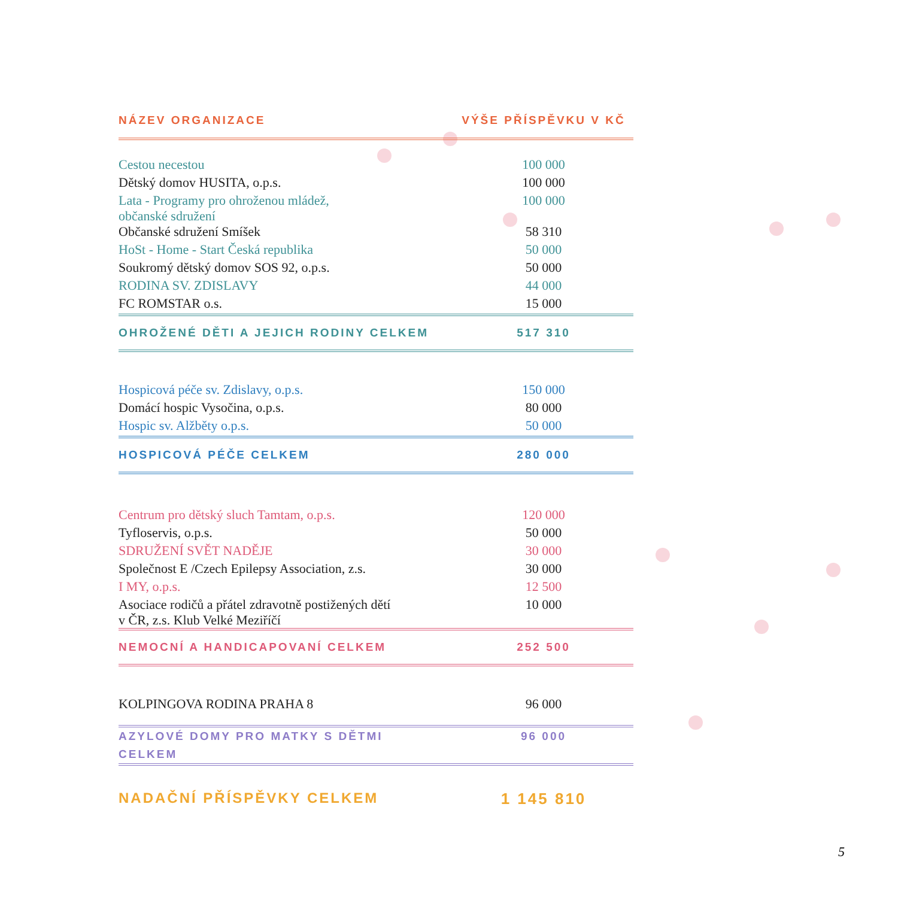| NÁZEV ORGANIZACE | VÝŠE PŘÍSPĚVKU V KČ |
| --- | --- |
| Cestou necestou | 100 000 |
| Dětský domov HUSITA, o.p.s. | 100 000 |
| Lata - Programy pro ohroženou mládež, občanské sdružení | 100 000 |
| Občanské sdružení Smíšek | 58 310 |
| HoSt - Home - Start Česká republika | 50 000 |
| Soukromý dětský domov SOS 92, o.p.s. | 50 000 |
| RODINA SV. ZDISLAVY | 44 000 |
| FC ROMSTAR o.s. | 15 000 |
| OHROŽENÉ DĚTI A JEJICH RODINY CELKEM | 517 310 |
| Hospicová péče sv. Zdislavy, o.p.s. | 150 000 |
| Domácí hospic Vysočina, o.p.s. | 80 000 |
| Hospic sv. Alžběty o.p.s. | 50 000 |
| HOSPICOVÁ PÉČE CELKEM | 280 000 |
| Centrum pro dětský sluch Tamtam, o.p.s. | 120 000 |
| Tyfloservis, o.p.s. | 50 000 |
| SDRUŽENÍ SVĚT NADĚJE | 30 000 |
| Společnost E /Czech Epilepsy Association, z.s. | 30 000 |
| I MY, o.p.s. | 12 500 |
| Asociace rodičů a přátel zdravotně postižených dětí v ČR, z.s. Klub Velké Meziříčí | 10 000 |
| NEMOCNÍ A HANDICAPOVANÍ CELKEM | 252 500 |
| KOLPINGOVA RODINA PRAHA 8 | 96 000 |
| AZYLOVÉ DOMY PRO MATKY S DĚTMI CELKEM | 96 000 |
| NADAČNÍ PŘÍSPĚVKY CELKEM | 1 145 810 |
5